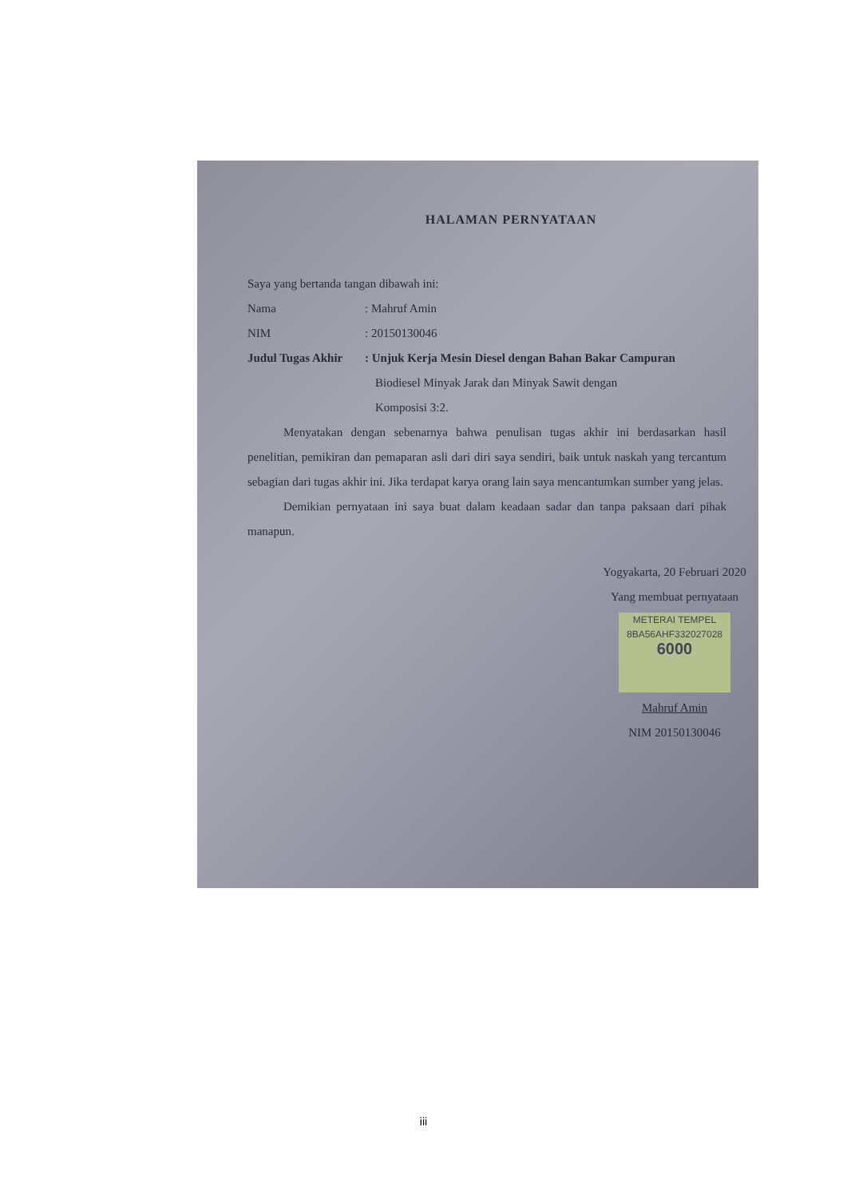HALAMAN PERNYATAAN
Saya yang bertanda tangan dibawah ini:
Nama: Mahruf Amin
NIM: 20150130046
Judul Tugas Akhir: Unjuk Kerja Mesin Diesel dengan Bahan Bakar Campuran
Biodiesel Minyak Jarak dan Minyak Sawit dengan
Komposisi 3:2.
Menyatakan dengan sebenarnya bahwa penulisan tugas akhir ini berdasarkan hasil penelitian, pemikiran dan pemaparan asli dari diri saya sendiri, baik untuk naskah yang tercantum sebagian dari tugas akhir ini. Jika terdapat karya orang lain saya mencantumkan sumber yang jelas.
Demikian pernyataan ini saya buat dalam keadaan sadar dan tanpa paksaan dari pihak manapun.
Yogyakarta, 20 Februari 2020
Yang membuat pernyataan
METERAI TEMPEL
8BA56AHF332027028
6000
Mahruf Amin
NIM 20150130046
iii